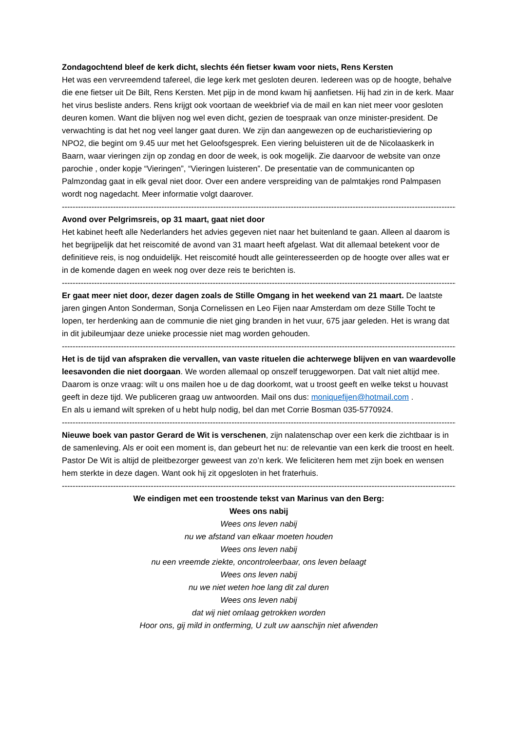Zondagochtend bleef de kerk dicht, slechts één fietser kwam voor niets, Rens Kersten
Het was een vervreemdend tafereel, die lege kerk met gesloten deuren. Iedereen was op de hoogte, behalve die ene fietser uit De Bilt, Rens Kersten. Met pijp in de mond kwam hij aanfietsen. Hij had zin in de kerk. Maar het virus besliste anders. Rens krijgt ook voortaan de weekbrief via de mail en kan niet meer voor gesloten deuren komen. Want die blijven nog wel even dicht, gezien de toespraak van onze minister-president. De verwachting is dat het nog veel langer gaat duren. We zijn dan aangewezen op de eucharistieviering op NPO2, die begint om 9.45 uur met het Geloofsgesprek. Een viering beluisteren uit de de Nicolaaskerk in Baarn, waar vieringen zijn op zondag en door de week, is ook mogelijk. Zie daarvoor de website van onze parochie , onder kopje “Vieringen”, “Vieringen luisteren”. De presentatie van de communicanten op Palmzondag gaat in elk geval niet door. Over een andere verspreiding van de palmtakjes rond Palmpasen wordt nog nagedacht. Meer informatie volgt daarover.
--------------------------------------------------------------------------------------------------------------------------------------------------------
Avond over Pelgrimsreis, op 31 maart, gaat niet door
Het kabinet heeft alle Nederlanders het advies gegeven niet naar het buitenland te gaan. Alleen al daarom is het begrijpelijk dat het reiscomité de avond van 31 maart heeft afgelast. Wat dit allemaal betekent voor de definitieve reis, is nog onduidelijk. Het reiscomité houdt alle geïnteresseerden op de hoogte over alles wat er in de komende dagen en week nog over deze reis te berichten is.
--------------------------------------------------------------------------------------------------------------------------------------------------------
Er gaat meer niet door, dezer dagen zoals de Stille Omgang in het weekend van 21 maart. De laatste jaren gingen Anton Sonderman, Sonja Cornelissen en Leo Fijen naar Amsterdam om deze Stille Tocht te lopen, ter herdenking aan de communie die niet ging branden in het vuur, 675 jaar geleden. Het is wrang dat in dit jubileumjaar deze unieke processie niet mag worden gehouden.
--------------------------------------------------------------------------------------------------------------------------------------------------------
Het is de tijd van afspraken die vervallen, van vaste rituelen die achterwege blijven en van waardevolle leesavonden die niet doorgaan. We worden allemaal op onszelf teruggeworpen. Dat valt niet altijd mee. Daarom is onze vraag: wilt u ons mailen hoe u de dag doorkomt, wat u troost geeft en welke tekst u houvast geeft in deze tijd. We publiceren graag uw antwoorden. Mail ons dus: moniquefijen@hotmail.com .
En als u iemand wilt spreken of u hebt hulp nodig, bel dan met Corrie Bosman 035-5770924.
--------------------------------------------------------------------------------------------------------------------------------------------------------
Nieuwe boek van pastor Gerard de Wit is verschenen, zijn nalatenschap over een kerk die zichtbaar is in de samenleving. Als er ooit een moment is, dan gebeurt het nu: de relevantie van een kerk die troost en heelt. Pastor De Wit is altijd de pleitbezorger geweest van zo’n kerk. We feliciteren hem met zijn boek en wensen hem sterkte in deze dagen. Want ook hij zit opgesloten in het fraterhuis.
--------------------------------------------------------------------------------------------------------------------------------------------------------
We eindigen met een troostende tekst van Marinus van den Berg:
Wees ons nabij
Wees ons leven nabij
nu we afstand van elkaar moeten houden
Wees ons leven nabij
nu een vreemde ziekte, oncontroleerbaar, ons leven belaagt
Wees ons leven nabij
nu we niet weten hoe lang dit zal duren
Wees ons leven nabij
dat wij niet omlaag getrokken worden
Hoor ons, gij mild in ontferming, U zult uw aanschijn niet afwenden